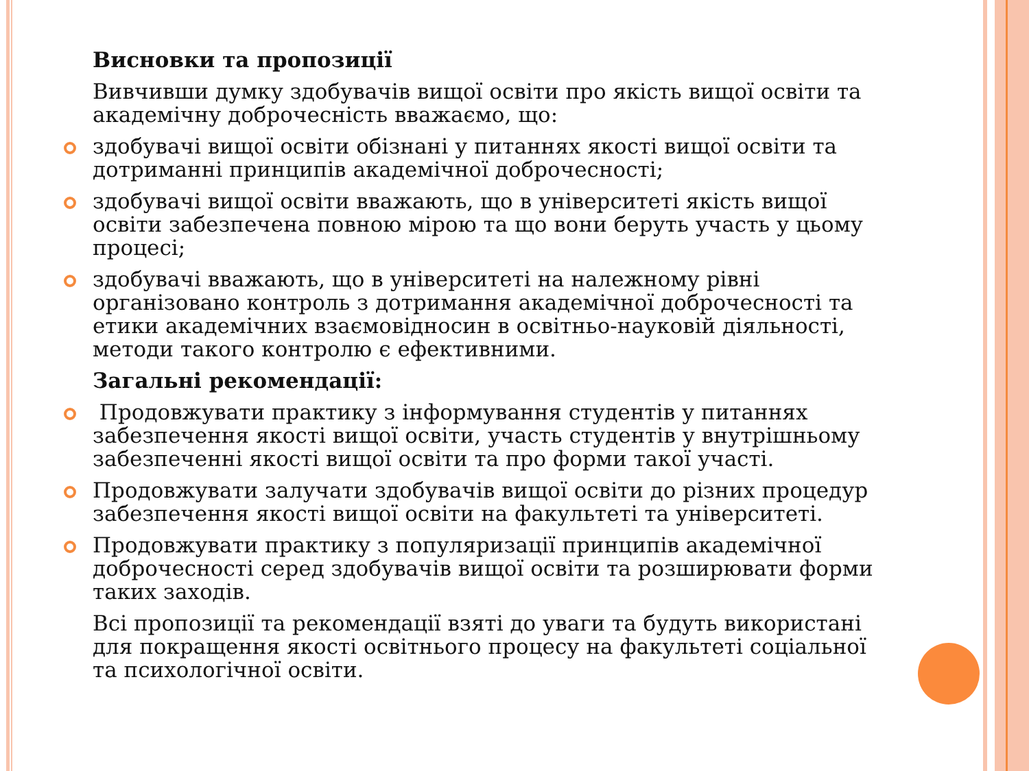Висновки та пропозиції
Вивчивши думку здобувачів вищої освіти про якість вищої освіти та академічну доброчесність вважаємо, що:
здобувачі вищої освіти обізнані у питаннях якості вищої освіти та дотриманні принципів академічної доброчесності;
здобувачі вищої освіти вважають, що в університеті якість вищої освіти забезпечена повною мірою та що вони беруть участь у цьому процесі;
здобувачі вважають, що в університеті на належному рівні організовано контроль з дотримання академічної доброчесності та етики академічних взаємовідносин в освітньо-науковій діяльності, методи такого контролю є ефективними.
Загальні рекомендації:
Продовжувати практику з інформування студентів у питаннях забезпечення якості вищої освіти, участь студентів у внутрішньому забезпеченні якості вищої освіти та про форми такої участі.
Продовжувати залучати здобувачів вищої освіти до різних процедур забезпечення якості вищої освіти на факультеті та університеті.
Продовжувати практику з популяризації принципів академічної доброчесності серед здобувачів вищої освіти та розширювати форми таких заходів.
Всі пропозиції та рекомендації взяті до уваги та будуть використані для покращення якості освітнього процесу на факультеті соціальної та психологічної освіти.